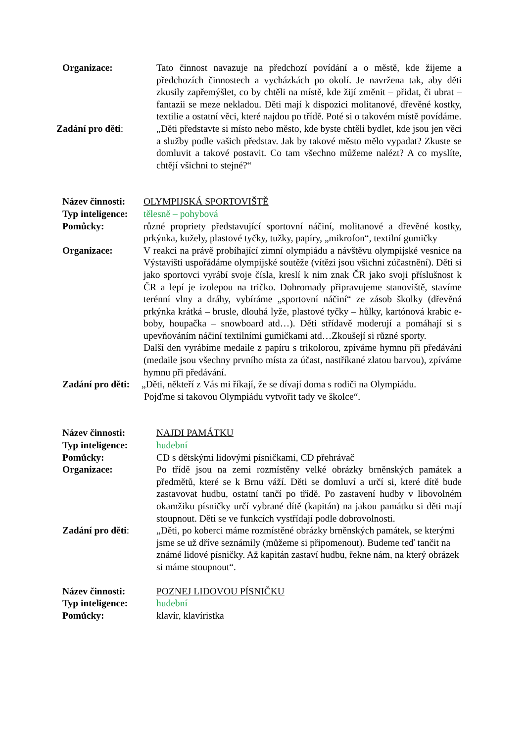Organizace: Tato činnost navazuje na předchozí povídání a o městě, kde žijeme a předchozích činnostech a vycházkách po okolí. Je navržena tak, aby děti zkusily zapřemýšlet, co by chtěli na místě, kde žijí změnit – přidat, či ubrat – fantazii se meze nekladou. Děti mají k dispozici molitanové, dřevěné kostky, textilie a ostatní věci, které najdou po třídě. Poté si o takovém místě povídáme.
Zadání pro děti: „Děti představte si místo nebo město, kde byste chtěli bydlet, kde jsou jen věci a služby podle vašich představ. Jak by takové město mělo vypadat? Zkuste se domluvit a takové postavit. Co tam všechno můžeme nalézt? A co myslíte, chtějí všichni to stejné?“
Název činnosti:
OLYMPIJSKÁ SPORTOVIŠTĚ
Typ inteligence:
tělesně – pohybová
Pomůcky: různé propriety představující sportovní náčiní, molitanové a dřevěné kostky, prkýnka, kužely, plastové tyčky, tužky, papíry, „mikrofon“, textilní gumičky
Organizace: V reakci na právě probíhající zimní olympiádu a návštěvu olympijské vesnice na Výstavišti uspořádáme olympijské soutěže (vítězi jsou všichni zúčastnění). Děti si jako sportovci vyrábí svoje čísla, kreslí k nim znak ČR jako svoji příslušnost k ČR a lepí je izolepou na tričko. Dohromady připravujeme stanoviště, stavíme terénní vlny a dráhy, vybíráme „sportovní náčiní“ ze zásob školky (dřevěná prkýnka krátká – brusle, dlouhá lyže, plastové tyčky – hůlky, kartónová krabic e- boby, houpačka – snowboard atd…). Děti střídavě moderují a pomáhají si s upevňováním náčiní textilními gumičkami atd…Zkoušejí si různé sporty.
Další den vyrábíme medaile z papíru s trikolorou, zpíváme hymnu při předávání (medaile jsou všechny prvního místa za účast, nastříkané zlatou barvou), zpíváme hymnu při předávání.
Zadání pro děti:
„Děti, někteří z Vás mi říkají, že se dívají doma s rodiči na Olympiádu.
Pojďme si takovou Olympiádu vytvořit tady ve školce“.
Název činnosti: NAJDI PAMÁTKU
Typ inteligence: hudební
Pomůcky: CD s dětskými lidovými písničkami, CD přehrávač
Organizace: Po třídě jsou na zemi rozmístěny velké obrázky brněnských památek a předmětů, které se k Brnu váží. Děti se domluví a určí si, které dítě bude zastavovat hudbu, ostatní tančí po třídě. Po zastavení hudby v libovolném okamžiku písničky určí vybrané dítě (kapitán) na jakou památku si děti mají stoupnout. Děti se ve funkcích vystřídají podle dobrovolnosti.
Zadání pro děti: „Děti, po koberci máme rozmístěné obrázky brněnských památek, se kterými jsme se už dříve seznámily (můžeme si připomenout). Budeme teď tančit na známé lidové písničky. Až kapitán zastaví hudbu, řekne nám, na který obrázek si máme stoupnout“.
Název činnosti: POZNEJ LIDOVOU PÍSNIČKU
Typ inteligence: hudební
Pomůcky: klavír, klavíristka